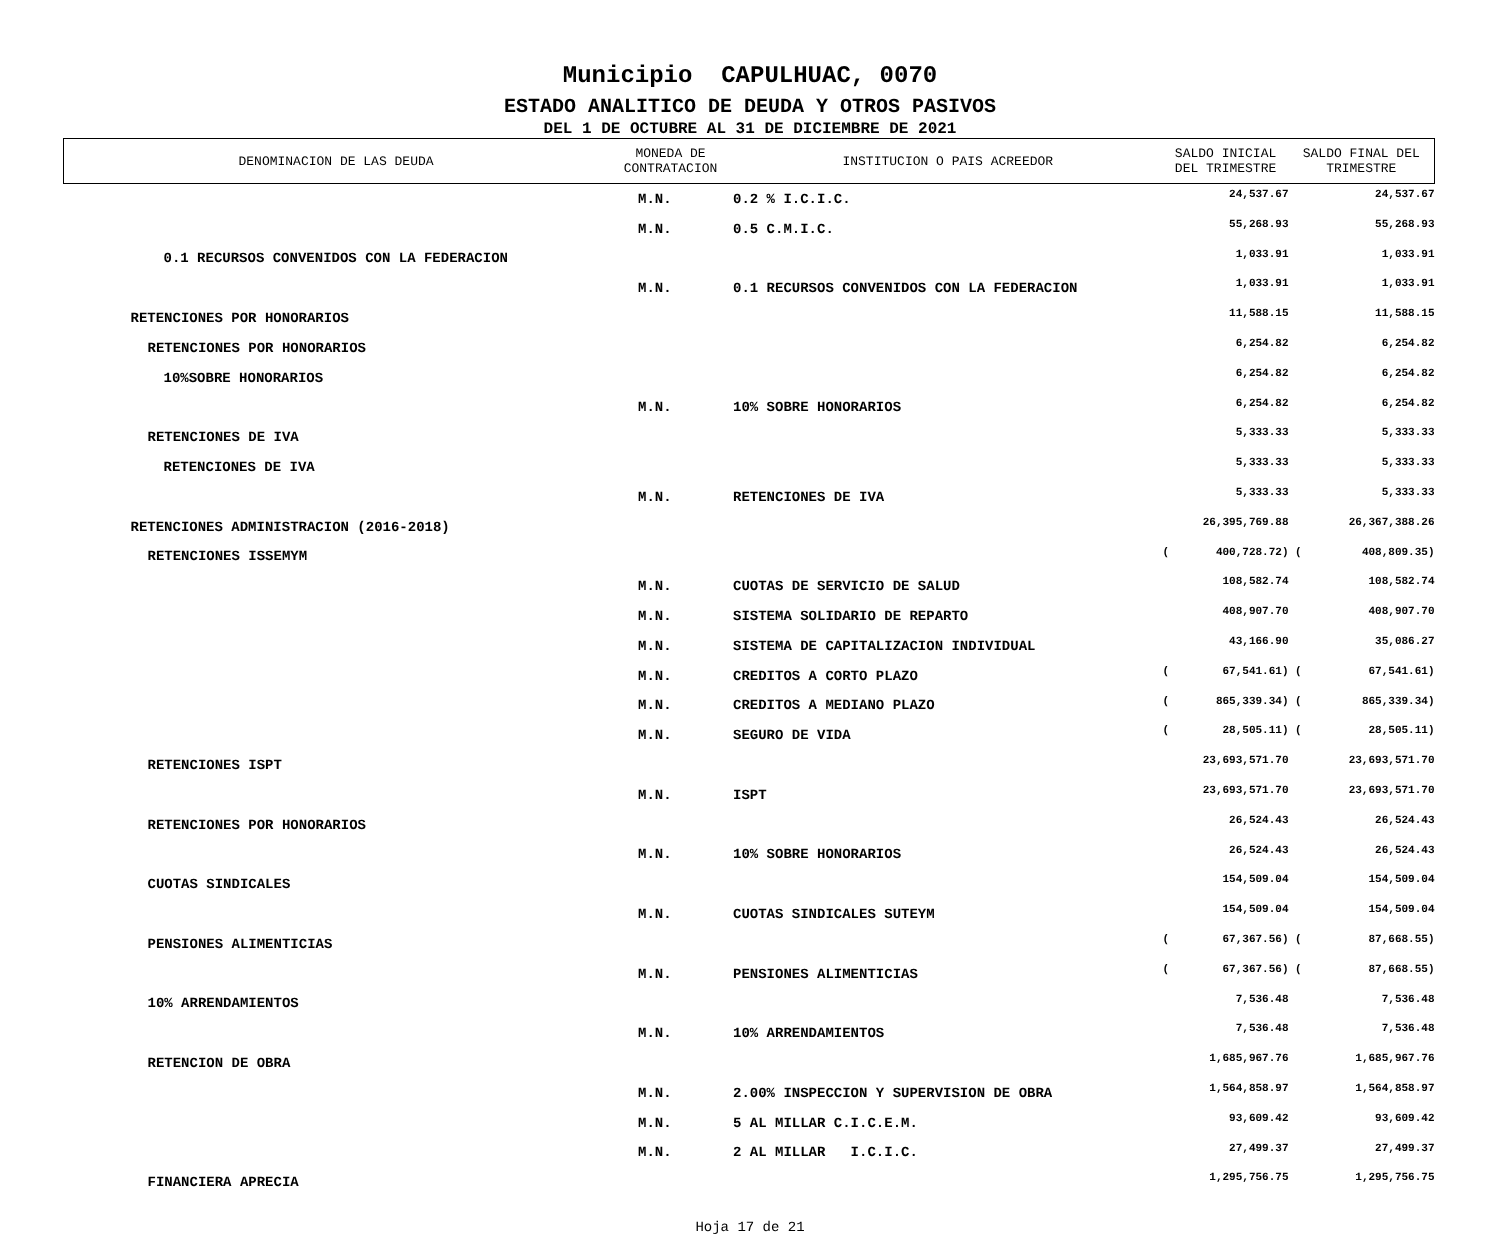Municipio CAPULHUAC, 0070
ESTADO ANALITICO DE DEUDA Y OTROS PASIVOS
DEL 1 DE OCTUBRE AL 31 DE DICIEMBRE DE 2021
| DENOMINACION DE LAS DEUDA | MONEDA DE CONTRATACION | INSTITUCION O PAIS ACREEDOR | SALDO INICIAL DEL TRIMESTRE | | SALDO FINAL DEL TRIMESTRE | |
| --- | --- | --- | --- | --- | --- | --- |
| | M.N. | 0.2 % I.C.I.C. | | 24,537.67 | | 24,537.67 |
| | M.N. | 0.5 C.M.I.C. | | 55,268.93 | | 55,268.93 |
| 0.1 RECURSOS CONVENIDOS CON LA FEDERACION | | | | 1,033.91 | | 1,033.91 |
| | M.N. | 0.1 RECURSOS CONVENIDOS CON LA FEDERACION | | 1,033.91 | | 1,033.91 |
| RETENCIONES POR HONORARIOS | | | | 11,588.15 | | 11,588.15 |
| RETENCIONES POR HONORARIOS | | | | 6,254.82 | | 6,254.82 |
| 10%SOBRE HONORARIOS | | | | 6,254.82 | | 6,254.82 |
| | M.N. | 10% SOBRE HONORARIOS | | 6,254.82 | | 6,254.82 |
| RETENCIONES DE IVA | | | | 5,333.33 | | 5,333.33 |
| RETENCIONES DE IVA | | | | 5,333.33 | | 5,333.33 |
| | M.N. | RETENCIONES DE IVA | | 5,333.33 | | 5,333.33 |
| RETENCIONES ADMINISTRACION (2016-2018) | | | | 26,395,769.88 | | 26,367,388.26 |
| RETENCIONES ISSEMYM | | | ( | 400,728.72) | ( | 408,809.35) |
| | M.N. | CUOTAS DE SERVICIO DE SALUD | | 108,582.74 | | 108,582.74 |
| | M.N. | SISTEMA SOLIDARIO DE REPARTO | | 408,907.70 | | 408,907.70 |
| | M.N. | SISTEMA DE CAPITALIZACION INDIVIDUAL | | 43,166.90 | | 35,086.27 |
| | M.N. | CREDITOS A CORTO PLAZO | ( | 67,541.61) | ( | 67,541.61) |
| | M.N. | CREDITOS A MEDIANO PLAZO | ( | 865,339.34) | ( | 865,339.34) |
| | M.N. | SEGURO DE VIDA | ( | 28,505.11) | ( | 28,505.11) |
| RETENCIONES ISPT | | | | 23,693,571.70 | | 23,693,571.70 |
| | M.N. | ISPT | | 23,693,571.70 | | 23,693,571.70 |
| RETENCIONES POR HONORARIOS | | | | 26,524.43 | | 26,524.43 |
| | M.N. | 10% SOBRE HONORARIOS | | 26,524.43 | | 26,524.43 |
| CUOTAS SINDICALES | | | | 154,509.04 | | 154,509.04 |
| | M.N. | CUOTAS SINDICALES SUTEYM | | 154,509.04 | | 154,509.04 |
| PENSIONES ALIMENTICIAS | | | ( | 67,367.56) | ( | 87,668.55) |
| | M.N. | PENSIONES ALIMENTICIAS | ( | 67,367.56) | ( | 87,668.55) |
| 10% ARRENDAMIENTOS | | | | 7,536.48 | | 7,536.48 |
| | M.N. | 10% ARRENDAMIENTOS | | 7,536.48 | | 7,536.48 |
| RETENCION DE OBRA | | | | 1,685,967.76 | | 1,685,967.76 |
| | M.N. | 2.00% INSPECCION Y SUPERVISION DE OBRA | | 1,564,858.97 | | 1,564,858.97 |
| | M.N. | 5 AL MILLAR C.I.C.E.M. | | 93,609.42 | | 93,609.42 |
| | M.N. | 2 AL MILLAR I.C.I.C. | | 27,499.37 | | 27,499.37 |
| FINANCIERA APRECIA | | | | 1,295,756.75 | | 1,295,756.75 |
Hoja 17 de 21